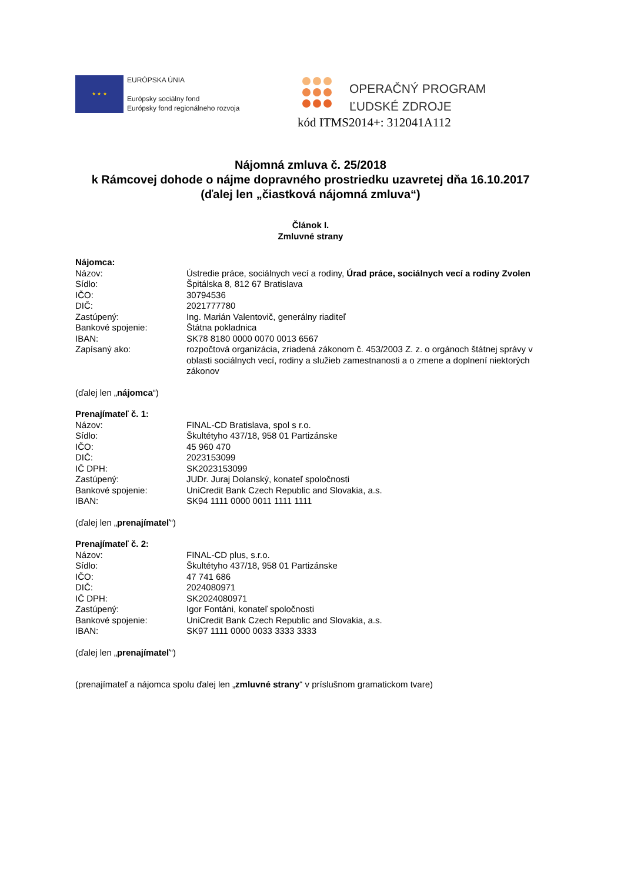★ ★ ★
EURÓPSKA ÚNIA
Európsky sociálny fond
Európsky fond regionálneho rozvoja
OPERAČNÝ PROGRAM
ĽUDSKÉ ZDROJE
kód ITMS2014+: 312041A112
Nájomná zmluva č. 25/2018
k Rámcovej dohode o nájme dopravného prostriedku uzavretej dňa 16.10.2017
(ďalej len „čiastková nájomná zmluva“)
Článok I.
Zmluvné strany
Nájomca:
Názov: Ústredie práce, sociálnych vecí a rodiny, Úrad práce, sociálnych vecí a rodiny Zvolen
Sídlo: Špitálska 8, 812 67 Bratislava
IČO: 30794536
DIČ: 2021777780
Zastúpený: Ing. Marián Valentovič, generálny riaditeľ
Bankové spojenie: Štátna pokladnica
IBAN: SK78 8180 0000 0070 0013 6567
Zapísaný ako: rozpočtová organizácia, zriadená zákonom č. 453/2003 Z. z. o orgánoch štátnej správy v oblasti sociálnych vecí, rodiny a služieb zamestnanosti a o zmene a doplnení niektorých zákonov
(ďalej len „nájomca“)
Prenajímateľ č. 1:
Názov: FINAL-CD Bratislava, spol s r.o.
Sídlo: Škultétyho 437/18, 958 01 Partizánske
IČO: 45 960 470
DIČ: 2023153099
IČ DPH: SK2023153099
Zastúpený: JUDr. Juraj Dolanský, konateľ spoločnosti
Bankové spojenie: UniCredit Bank Czech Republic and Slovakia, a.s.
IBAN: SK94 1111 0000 0011 1111 1111
(ďalej len „prenajímateľ“)
Prenajímateľ č. 2:
Názov: FINAL-CD plus, s.r.o.
Sídlo: Škultétyho 437/18, 958 01 Partizánske
IČO: 47 741 686
DIČ: 2024080971
IČ DPH: SK2024080971
Zastúpený: Igor Fontáni, konateľ spoločnosti
Bankové spojenie: UniCredit Bank Czech Republic and Slovakia, a.s.
IBAN: SK97 1111 0000 0033 3333 3333
(ďalej len „prenajímateľ“)
(prenajímateľ a nájomca spolu ďalej len „zmluvné strany“ v príslušnom gramatickom tvare)